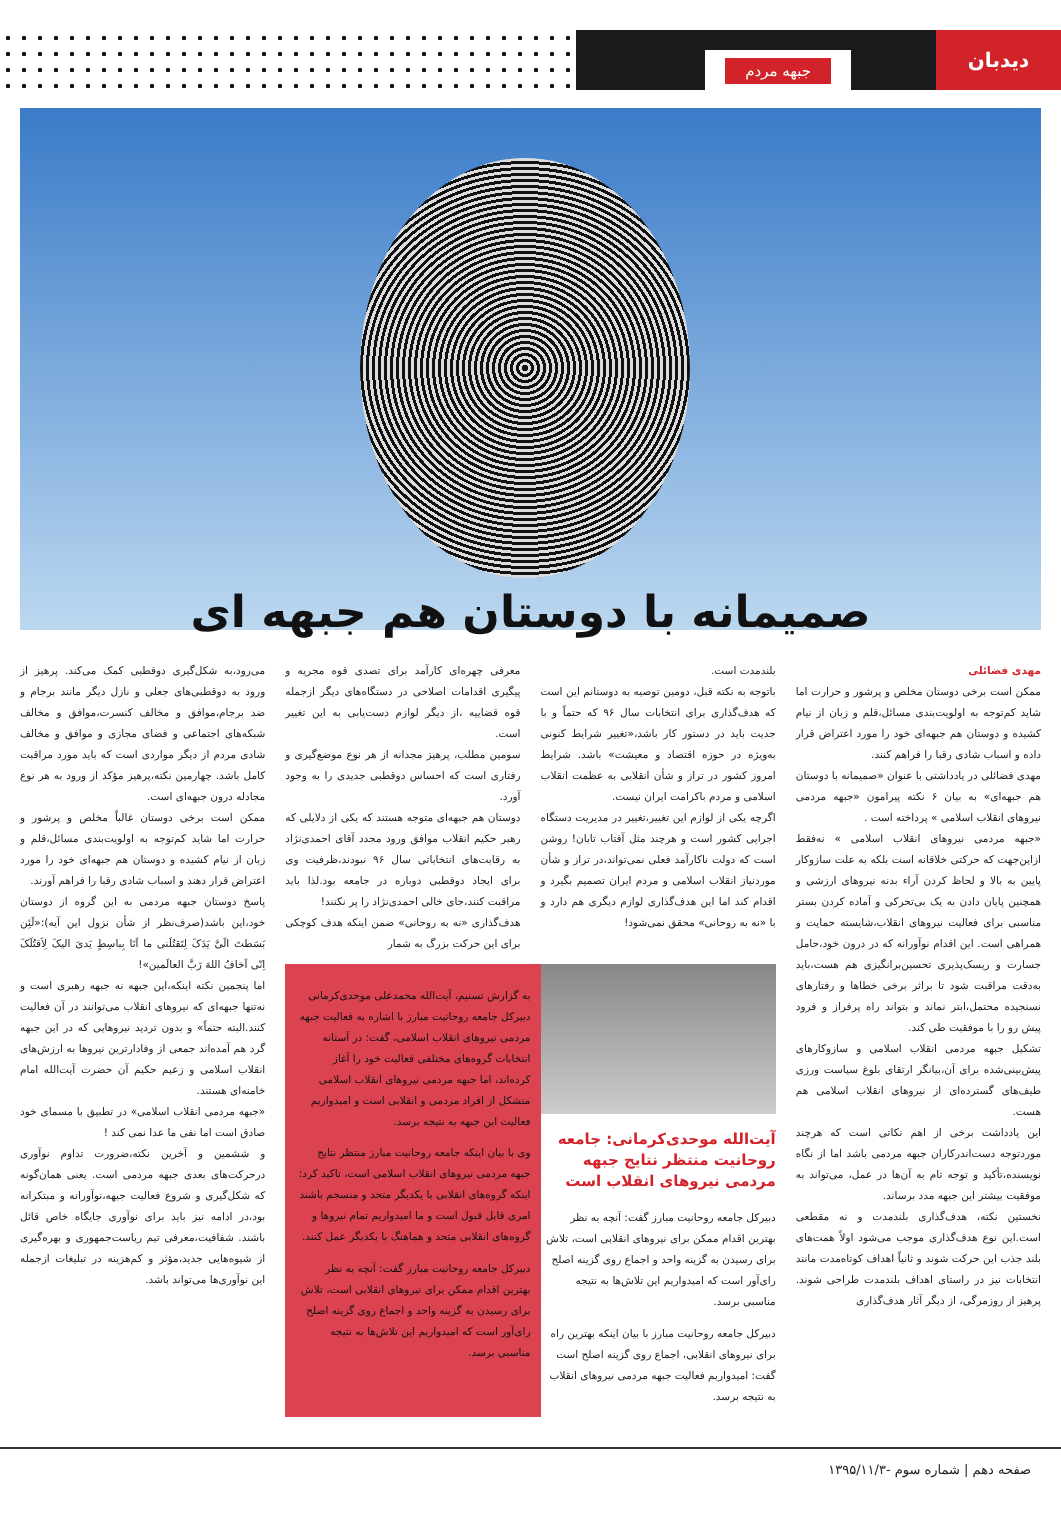دیدبان
جبهه مردم
صمیمانه با دوستان هم جبهه ای
مهدی فضائلی
ممکن است برخی دوستان مخلص و پرشور و حرارت اما شاید کم‌توجه به اولویت‌بندی مسائل،قلم و زبان از نیام کشیده و دوستان هم جبهه‌ای خود را مورد اعتراض قرار داده و اسباب شادی رقبا را فراهم کنند.
مهدی فضائلی در یادداشتی با عنوان «صمیمانه با دوستان هم جبهه‌ای» به بیان ۶ نکته پیرامون «جبهه مردمی نیروهای انقلاب اسلامی » پرداخته است .
«جبهه مردمی نیروهای انقلاب اسلامی » نه‌فقط ازاین‌جهت که حرکتی خلاقانه است بلکه به علت سازوکار پایین به بالا و لحاظ کردن آراء بدنه نیروهای ارزشی و همچنین پایان دادن به یک بی‌تحرکی و آماده کردن بستر مناسبی برای فعالیت نیروهای انقلاب،شایسته حمایت و همراهی است. این اقدام نوآورانه که در درون خود،حامل جسارت و ریسک‌پذیری تحسین‌برانگیزی هم هست،باید به‌دقت مراقبت شود تا براثر برخی خطاها و رفتارهای نسنجیده محتمل،ابتر نماند و بتواند راه پرفراز و فرود پیش رو را با موفقیت طی کند.
تشکیل جبهه مردمی انقلاب اسلامی و سازوکارهای پیش‌بینی‌شده برای آن،بیانگر ارتقای بلوغ سیاست ورزی طیف‌های گسترده‌ای از نیروهای انقلاب اسلامی هم هست.
این یادداشت برخی از اهم نکاتی است که هرچند موردتوجه دست‌اندرکاران جبهه مردمی باشد اما از نگاه نویسنده،تأکید و توجه تام به آن‌ها در عمل، می‌تواند به موفقیت بیشتر این جبهه مدد برساند.
نخستین نکته، هدف‌گذاری بلندمدت و نه مقطعی است.این نوع هدف‌گذاری موجب می‌شود اولاً همت‌های بلند جذب این حرکت شوند و ثانیاً اهداف کوتاه‌مدت مانند انتخابات نیز در راستای اهداف بلندمدت طراحی شوند. پرهیز از روزمرگی، از دیگر آثار هدف‌گذاری
بلندمدت است.
باتوجه به نکته قبل، دومین توصیه به دوستانم این است که هدف‌گذاری برای انتخابات سال ۹۶ که حتماً و با جدیت باید در دستور کار باشد،«تغییر شرایط کنونی به‌ویژه در حوزه اقتصاد و معیشت» باشد. شرایط امروز کشور در تراز و شأن انقلابی به عظمت انقلاب اسلامی و مردم باکرامت ایران نیست.
اگرچه یکی از لوازم این تغییر،تغییر در مدیریت دستگاه اجرایی کشور است و هرچند مثل آفتاب تابان! روشن است که دولت ناکارآمد فعلی نمی‌تواند،در تراز و شأن موردنیاز انقلاب اسلامی و مردم ایران تصمیم بگیرد و اقدام کند اما این هدف‌گذاری لوازم دیگری هم دارد و با «نه به روحانی» محقق نمی‌شود!
معرفی چهره‌ای کارآمد برای تصدی قوه مجریه و پیگیری اقدامات اصلاحی در دستگاه‌های دیگر ازجمله قوه قضاییه ،از دیگر لوازم دست‌یابی به این تغییر است.
سومین مطلب، پرهیز مجدانه از هر نوع موضع‌گیری و رفتاری است که احساس دوقطبی جدیدی را به وجود آورد.
دوستان هم جبهه‌ای متوجه هستند که یکی از دلایلی که رهبر حکیم انقلاب موافق ورود مجدد آقای احمدی‌نژاد به رقابت‌های انتخاباتی سال ۹۶ نبودند،ظرفیت وی برای ایجاد دوقطبی دوباره در جامعه بود.لذا باید مراقبت کنند،جای خالی احمدی‌نژاد را پر نکنند!
هدف‌گذاری «نه به روحانی» ضمن اینکه هدف کوچکی برای این حرکت بزرگ به شمار
آیت‌الله موحدی‌کرمانی: جامعه روحانیت منتظر نتایج جبهه مردمی نیروهای انقلاب است
دبیرکل جامعه روحانیت مبارز گفت: آنچه به نظر بهترین اقدام ممکن برای نیروهای انقلابی است، تلاش برای رسیدن به گزینه واحد و اجماع روی گزینه اصلح رای‌آور است که امیدواریم این تلاش‌ها به نتیجه مناسبی برسد.
دبیرکل جامعه روحانیت مبارز با بیان اینکه بهترین راه برای نیروهای انقلابی، اجماع روی گزینه اصلح است گفت: امیدواریم فعالیت جبهه مردمی نیروهای انقلاب به نتیجه برسد.
به گزارش تسنیم، آیت‌الله محمدعلی موحدی‌کرمانی دبیرکل جامعه روحانیت مبارز با اشاره به فعالیت جبهه مردمی نیروهای انقلاب اسلامی، گفت: در آستانه انتخابات گروه‌های مختلفی فعالیت خود را آغاز کرده‌اند، اما جبهه مردمی نیروهای انقلاب اسلامی متشکل از افراد مردمی و انقلابی است و امیدواریم فعالیت این جبهه به نتیجه برسد.
وی با بیان اینکه جامعه روحانیت مبارز منتظر نتایج جبهه مردمی نیروهای انقلاب اسلامی است، تاکید کرد: اینکه گروه‌های انقلابی با یکدیگر متحد و منسجم باشند امری قابل قبول است و ما امیدواریم تمام نیروها و گروه‌های انقلابی متحد و هماهنگ با یکدیگر عمل کنند.
دبیرکل جامعه روحانیت مبارز گفت: آنچه به نظر بهترین اقدام ممکن برای نیروهای انقلابی است، تلاش برای رسیدن به گزینه واحد و اجماع روی گزینه اصلح رای‌آور است که امیدواریم این تلاش‌ها به نتیجه مناسبی برسد.
می‌رود،به شکل‌گیری دوقطبی کمک می‌کند. پرهیز از ورود به دوقطبی‌های جعلی و نازل دیگر مانند برجام و ضد برجام،موافق و مخالف کنسرت،موافق و مخالف شبکه‌های اجتماعی و فضای مجازی و موافق و مخالف شادی مردم از دیگر مواردی است که باید مورد مراقبت کامل باشد. چهارمین نکته،پرهیز مؤکد از ورود به هر نوع مجادله درون جبهه‌ای است.
ممکن است برخی دوستان غالباً مخلص و پرشور و حرارت اما شاید کم‌توجه به اولویت‌بندی مسائل،قلم و زبان از نیام کشیده و دوستان هم جبهه‌ای خود را مورد اعتراض قرار دهند و اسباب شادی رقبا را فراهم آورند.
پاسخ دوستان جبهه مردمی به این گروه از دوستان خود،این باشد(صرف‌نظر از شأن نزول این آیه):«لَئِن بَسَطتَ الَیَّ یَدَکَ لِتَقتُلَنی ما اَنَا بِباسِطٍ یَدیَ الیکَ لِاَقتُلَکَ اِنّی اَخافُ اللهَ رَبَّ العالَمین»!
اما پنجمین نکته اینکه،این جبهه نه جبهه رهبری است و نه‌تنها جبهه‌ای که نیروهای انقلاب می‌توانند در آن فعالیت کنند.البته حتماً» و بدون تردید نیروهایی که در این جبهه گرد هم آمده‌اند جمعی از وفادارترین نیروها به ارزش‌های انقلاب اسلامی و زعیم حکیم آن حضرت آیت‌الله امام خامنه‌ای هستند.
«جبهه مردمی انقلاب اسلامی» در تطبیق با مسمای خود صادق است اما نفی ما عدا نمی کند !
و ششمین و آخرین نکته،ضرورت تداوم نوآوری درحرکت‌های بعدی جبهه مردمی است. یعنی همان‌گونه که شکل‌گیری و شروع فعالیت جبهه،نوآورانه و مبتکرانه بود،در ادامه نیز باید برای نوآوری جایگاه خاص قائل باشند. شفافیت،معرفی تیم ریاست‌جمهوری و بهره‌گیری از شیوه‌هایی جدید،مؤثر و کم‌هزینه در تبلیغات ازجمله این نوآوری‌ها می‌تواند باشد.
صفحه دهم | شماره سوم -۱۳۹۵/۱۱/۳